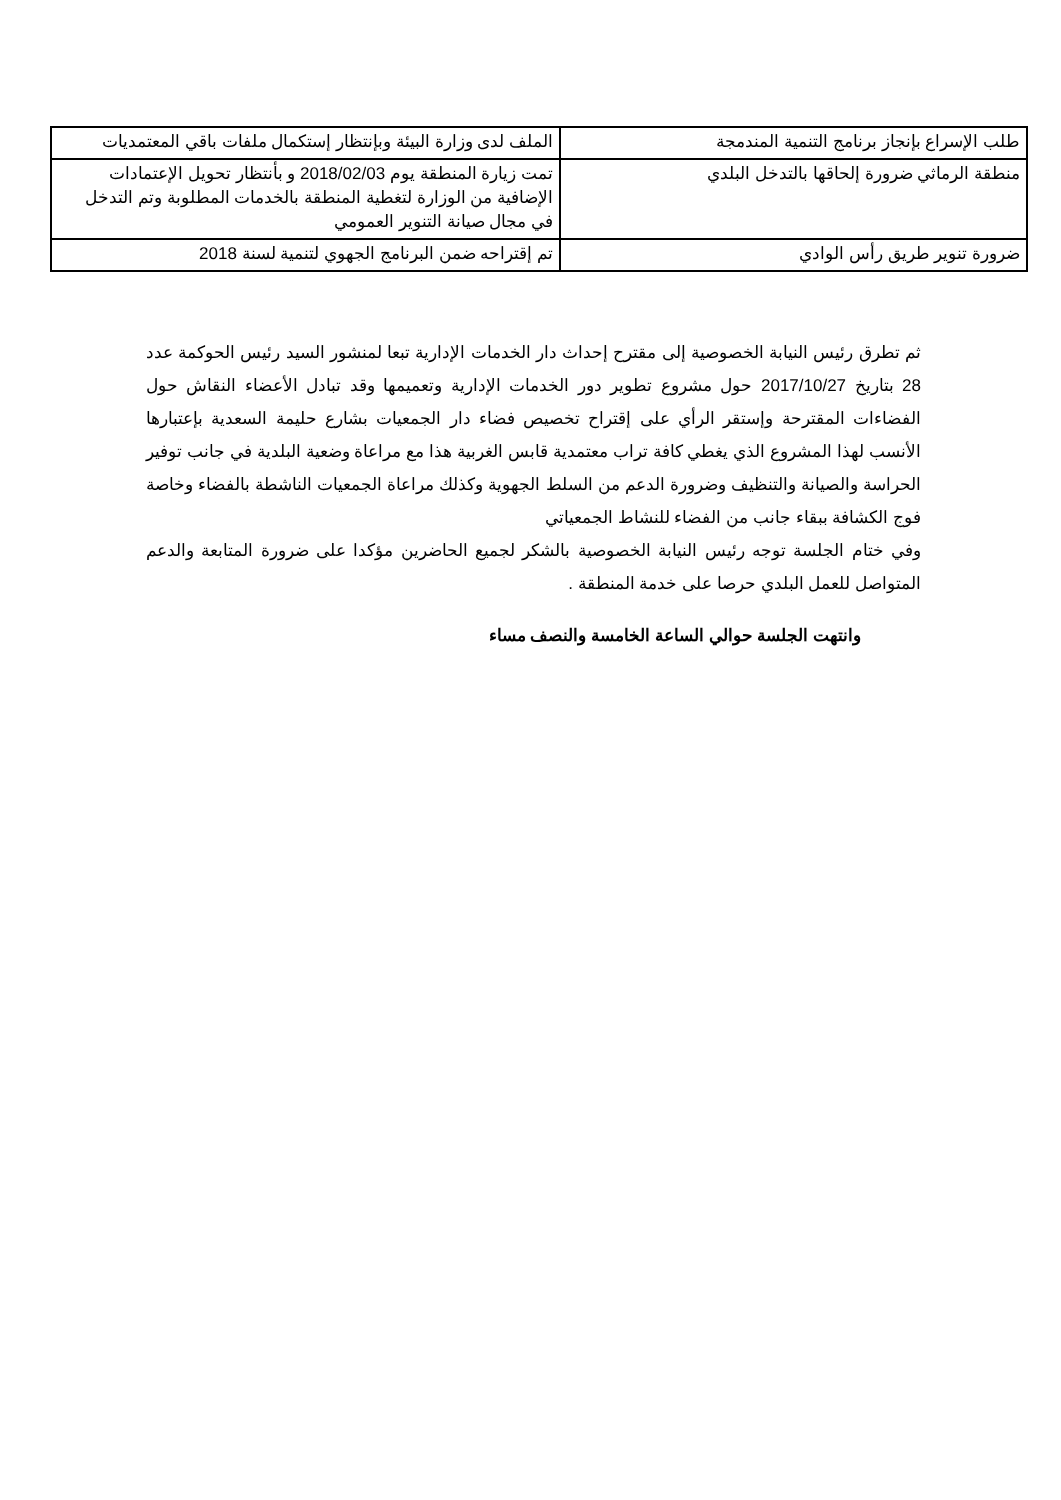| طلب الإسراع بإنجاز برنامج التنمية المندمجة | الملف لدى وزارة البيئة وبإنتظار إستكمال ملفات باقي المعتمديات |
| منطقة الرماثي ضرورة إلحاقها بالتدخل البلدي | تمت زيارة المنطقة يوم 2018/02/03 و بأنتظار تحويل الإعتمادات الإضافية من الوزارة لتغطية المنطقة بالخدمات المطلوبة وتم التدخل في مجال صيانة التنوير العمومي |
| ضرورة تنوير طريق رأس الوادي | تم إقتراحه ضمن البرنامج الجهوي لتنمية لسنة 2018 |
ثم تطرق رئيس النيابة الخصوصية إلى مقترح إحداث دار الخدمات الإدارية تبعا لمنشور السيد رئيس الحوكمة عدد 28 بتاريخ 2017/10/27 حول مشروع تطوير دور الخدمات الإدارية وتعميمها وقد تبادل الأعضاء النقاش حول الفضاءات المقترحة وإستقر الرأي على إقتراح تخصيص فضاء دار الجمعيات بشارع حليمة السعدية بإعتبارها الأنسب لهذا المشروع الذي يغطي كافة تراب معتمدية قابس الغربية هذا مع مراعاة وضعية البلدية في جانب توفير الحراسة والصيانة والتنظيف وضرورة الدعم من السلط الجهوية وكذلك مراعاة الجمعيات الناشطة بالفضاء وخاصة فوج الكشافة ببقاء جانب من الفضاء للنشاط الجمعياتي
وفي ختام الجلسة توجه رئيس النيابة الخصوصية بالشكر لجميع الحاضرين مؤكدا على ضرورة المتابعة والدعم المتواصل للعمل البلدي حرصا على خدمة المنطقة .
وانتهت الجلسة حوالي الساعة الخامسة والنصف مساء